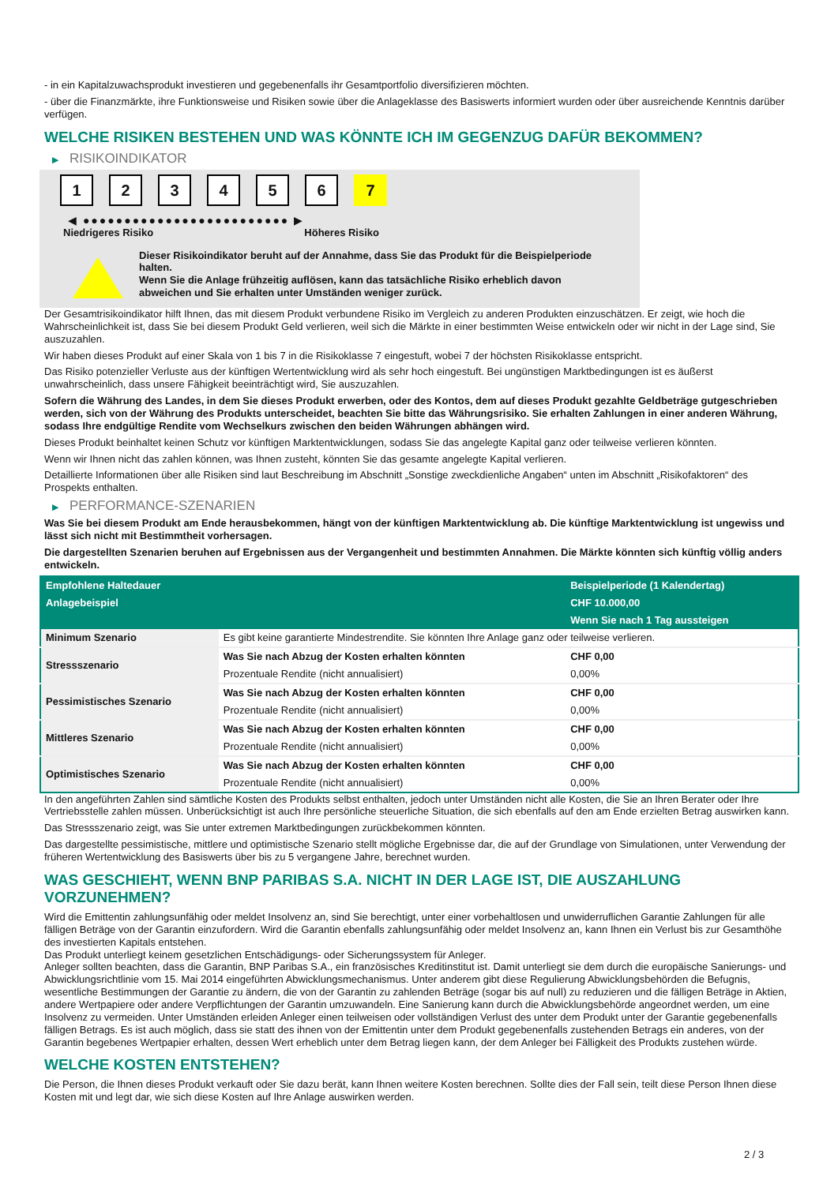- in ein Kapitalzuwachsprodukt investieren und gegebenenfalls ihr Gesamtportfolio diversifizieren möchten.
- über die Finanzmärkte, ihre Funktionsweise und Risiken sowie über die Anlageklasse des Basiswerts informiert wurden oder über ausreichende Kenntnis darüber verfügen.
WELCHE RISIKEN BESTEHEN UND WAS KÖNNTE ICH IM GEGENZUG DAFÜR BEKOMMEN?
▶ RISIKOINDIKATOR
1 2 3 4 5 6 7
◀ ●●●●●●●●●●●●●●●●●●●●●●●●● ▶
Niedrigeres Risiko Höheres Risiko
Dieser Risikoindikator beruht auf der Annahme, dass Sie das Produkt für die Beispielperiode halten.
Wenn Sie die Anlage frühzeitig auflösen, kann das tatsächliche Risiko erheblich davon abweichen und Sie erhalten unter Umständen weniger zurück.
Der Gesamtrisikoindikator hilft Ihnen, das mit diesem Produkt verbundene Risiko im Vergleich zu anderen Produkten einzuschätzen. Er zeigt, wie hoch die Wahrscheinlichkeit ist, dass Sie bei diesem Produkt Geld verlieren, weil sich die Märkte in einer bestimmten Weise entwickeln oder wir nicht in der Lage sind, Sie auszuzahlen.
Wir haben dieses Produkt auf einer Skala von 1 bis 7 in die Risikoklasse 7 eingestuft, wobei 7 der höchsten Risikoklasse entspricht.
Das Risiko potenzieller Verluste aus der künftigen Wertentwicklung wird als sehr hoch eingestuft. Bei ungünstigen Marktbedingungen ist es äußerst unwahrscheinlich, dass unsere Fähigkeit beeinträchtigt wird, Sie auszuzahlen.
Sofern die Währung des Landes, in dem Sie dieses Produkt erwerben, oder des Kontos, dem auf dieses Produkt gezahlte Geldbeträge gutgeschrieben werden, sich von der Währung des Produkts unterscheidet, beachten Sie bitte das Währungsrisiko. Sie erhalten Zahlungen in einer anderen Währung, sodass Ihre endgültige Rendite vom Wechselkurs zwischen den beiden Währungen abhängen wird.
Dieses Produkt beinhaltet keinen Schutz vor künftigen Marktentwicklungen, sodass Sie das angelegte Kapital ganz oder teilweise verlieren könnten.
Wenn wir Ihnen nicht das zahlen können, was Ihnen zusteht, könnten Sie das gesamte angelegte Kapital verlieren.
Detaillierte Informationen über alle Risiken sind laut Beschreibung im Abschnitt „Sonstige zweckdienliche Angaben“ unten im Abschnitt „Risikofaktoren“ des Prospekts enthalten.
▶ PERFORMANCE-SZENARIEN
Was Sie bei diesem Produkt am Ende herausbekommen, hängt von der künftigen Marktentwicklung ab. Die künftige Marktentwicklung ist ungewiss und lässt sich nicht mit Bestimmtheit vorhersagen.
Die dargestellten Szenarien beruhen auf Ergebnissen aus der Vergangenheit und bestimmten Annahmen. Die Märkte könnten sich künftig völlig anders entwickeln.
| Empfohlene Haltedauer | | Beispielperiode (1 Kalendertag) |
| Anlagebeispiel | | CHF 10.000,00 |
| | | Wenn Sie nach 1 Tag aussteigen |
| Minimum Szenario | Es gibt keine garantierte Mindestrendite. Sie könnten Ihre Anlage ganz oder teilweise verlieren. | |
| Stressszenario | Was Sie nach Abzug der Kosten erhalten könnten | CHF 0,00 |
| | Prozentuale Rendite (nicht annualisiert) | 0,00% |
| Pessimistisches Szenario | Was Sie nach Abzug der Kosten erhalten könnten | CHF 0,00 |
| | Prozentuale Rendite (nicht annualisiert) | 0,00% |
| Mittleres Szenario | Was Sie nach Abzug der Kosten erhalten könnten | CHF 0,00 |
| | Prozentuale Rendite (nicht annualisiert) | 0,00% |
| Optimistisches Szenario | Was Sie nach Abzug der Kosten erhalten könnten | CHF 0,00 |
| | Prozentuale Rendite (nicht annualisiert) | 0,00% |
In den angeführten Zahlen sind sämtliche Kosten des Produkts selbst enthalten, jedoch unter Umständen nicht alle Kosten, die Sie an Ihren Berater oder Ihre Vertriebsstelle zahlen müssen. Unberücksichtigt ist auch Ihre persönliche steuerliche Situation, die sich ebenfalls auf den am Ende erzielten Betrag auswirken kann.
Das Stressszenario zeigt, was Sie unter extremen Marktbedingungen zurückbekommen könnten.
Das dargestellte pessimistische, mittlere und optimistische Szenario stellt mögliche Ergebnisse dar, die auf der Grundlage von Simulationen, unter Verwendung der früheren Wertentwicklung des Basiswerts über bis zu 5 vergangene Jahre, berechnet wurden.
WAS GESCHIEHT, WENN BNP PARIBAS S.A. NICHT IN DER LAGE IST, DIE AUSZAHLUNG VORZUNEHMEN?
Wird die Emittentin zahlungsunfähig oder meldet Insolvenz an, sind Sie berechtigt, unter einer vorbehaltlosen und unwiderruflichen Garantie Zahlungen für alle fälligen Beträge von der Garantin einzufordern. Wird die Garantin ebenfalls zahlungsunfähig oder meldet Insolvenz an, kann Ihnen ein Verlust bis zur Gesamthöhe des investierten Kapitals entstehen.
Das Produkt unterliegt keinem gesetzlichen Entschädigungs- oder Sicherungssystem für Anleger.
Anleger sollten beachten, dass die Garantin, BNP Paribas S.A., ein französisches Kreditinstitut ist. Damit unterliegt sie dem durch die europäische Sanierungs- und Abwicklungsrichtlinie vom 15. Mai 2014 eingeführten Abwicklungsmechanismus. Unter anderem gibt diese Regulierung Abwicklungsbehörden die Befugnis, wesentliche Bestimmungen der Garantie zu ändern, die von der Garantin zu zahlenden Beträge (sogar bis auf null) zu reduzieren und die fälligen Beträge in Aktien, andere Wertpapiere oder andere Verpflichtungen der Garantin umzuwandeln. Eine Sanierung kann durch die Abwicklungsbehörde angeordnet werden, um eine Insolvenz zu vermeiden. Unter Umständen erleiden Anleger einen teilweisen oder vollständigen Verlust des unter dem Produkt unter der Garantie gegebenenfalls fälligen Betrags. Es ist auch möglich, dass sie statt des ihnen von der Emittentin unter dem Produkt gegebenenfalls zustehenden Betrags ein anderes, von der Garantin begebenes Wertpapier erhalten, dessen Wert erheblich unter dem Betrag liegen kann, der dem Anleger bei Fälligkeit des Produkts zustehen würde.
WELCHE KOSTEN ENTSTEHEN?
Die Person, die Ihnen dieses Produkt verkauft oder Sie dazu berät, kann Ihnen weitere Kosten berechnen. Sollte dies der Fall sein, teilt diese Person Ihnen diese Kosten mit und legt dar, wie sich diese Kosten auf Ihre Anlage auswirken werden.
2 / 3